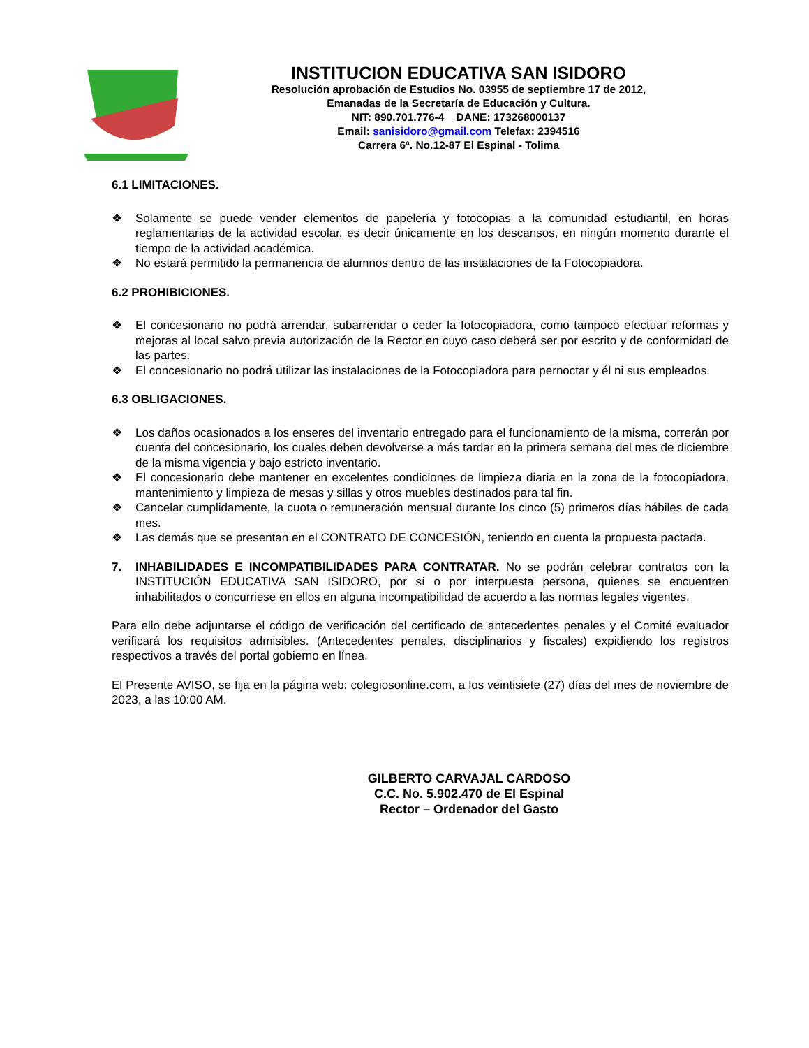INSTITUCION EDUCATIVA SAN ISIDORO
Resolución aprobación de Estudios No. 03955 de septiembre 17 de 2012,
Emanadas de la Secretaría de Educación y Cultura.
NIT: 890.701.776-4 DANE: 173268000137
Email: sanisidoro@gmail.com Telefax: 2394516
Carrera 6ª. No.12-87 El Espinal - Tolima
6.1 LIMITACIONES.
❖ Solamente se puede vender elementos de papelería y fotocopias a la comunidad estudiantil, en horas reglamentarias de la actividad escolar, es decir únicamente en los descansos, en ningún momento durante el tiempo de la actividad académica.
❖ No estará permitido la permanencia de alumnos dentro de las instalaciones de la Fotocopiadora.
6.2 PROHIBICIONES.
❖ El concesionario no podrá arrendar, subarrendar o ceder la fotocopiadora, como tampoco efectuar reformas y mejoras al local salvo previa autorización de la Rector en cuyo caso deberá ser por escrito y de conformidad de las partes.
❖ El concesionario no podrá utilizar las instalaciones de la Fotocopiadora para pernoctar y él ni sus empleados.
6.3 OBLIGACIONES.
❖ Los daños ocasionados a los enseres del inventario entregado para el funcionamiento de la misma, correrán por cuenta del concesionario, los cuales deben devolverse a más tardar en la primera semana del mes de diciembre de la misma vigencia y bajo estricto inventario.
❖ El concesionario debe mantener en excelentes condiciones de limpieza diaria en la zona de la fotocopiadora, mantenimiento y limpieza de mesas y sillas y otros muebles destinados para tal fin.
❖ Cancelar cumplidamente, la cuota o remuneración mensual durante los cinco (5) primeros días hábiles de cada mes.
❖ Las demás que se presentan en el CONTRATO DE CONCESIÓN, teniendo en cuenta la propuesta pactada.
7. INHABILIDADES E INCOMPATIBILIDADES PARA CONTRATAR. No se podrán celebrar contratos con la INSTITUCIÓN EDUCATIVA SAN ISIDORO, por sí o por interpuesta persona, quienes se encuentren inhabilitados o concurriese en ellos en alguna incompatibilidad de acuerdo a las normas legales vigentes.
Para ello debe adjuntarse el código de verificación del certificado de antecedentes penales y el Comité evaluador verificará los requisitos admisibles. (Antecedentes penales, disciplinarios y fiscales) expidiendo los registros respectivos a través del portal gobierno en línea.
El Presente AVISO, se fija en la página web: colegiosonline.com, a los veintisiete (27) días del mes de noviembre de 2023, a las 10:00 AM.
GILBERTO CARVAJAL CARDOSO
C.C. No. 5.902.470 de El Espinal
Rector – Ordenador del Gasto